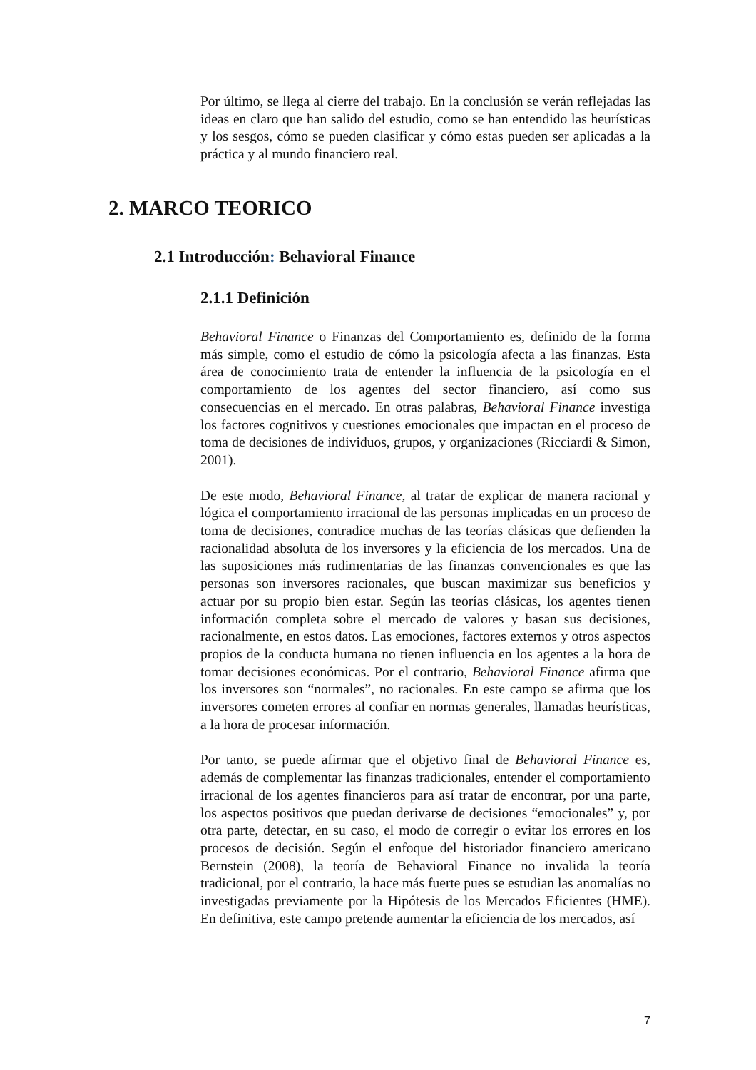Por último, se llega al cierre del trabajo. En la conclusión se verán reflejadas las ideas en claro que han salido del estudio, como se han entendido las heurísticas y los sesgos, cómo se pueden clasificar y cómo estas pueden ser aplicadas a la práctica y al mundo financiero real.
2. MARCO TEORICO
2.1 Introducción: Behavioral Finance
2.1.1 Definición
Behavioral Finance o Finanzas del Comportamiento es, definido de la forma más simple, como el estudio de cómo la psicología afecta a las finanzas. Esta área de conocimiento trata de entender la influencia de la psicología en el comportamiento de los agentes del sector financiero, así como sus consecuencias en el mercado. En otras palabras, Behavioral Finance investiga los factores cognitivos y cuestiones emocionales que impactan en el proceso de toma de decisiones de individuos, grupos, y organizaciones (Ricciardi & Simon, 2001).
De este modo, Behavioral Finance, al tratar de explicar de manera racional y lógica el comportamiento irracional de las personas implicadas en un proceso de toma de decisiones, contradice muchas de las teorías clásicas que defienden la racionalidad absoluta de los inversores y la eficiencia de los mercados. Una de las suposiciones más rudimentarias de las finanzas convencionales es que las personas son inversores racionales, que buscan maximizar sus beneficios y actuar por su propio bien estar. Según las teorías clásicas, los agentes tienen información completa sobre el mercado de valores y basan sus decisiones, racionalmente, en estos datos. Las emociones, factores externos y otros aspectos propios de la conducta humana no tienen influencia en los agentes a la hora de tomar decisiones económicas. Por el contrario, Behavioral Finance afirma que los inversores son “normales”, no racionales. En este campo se afirma que los inversores cometen errores al confiar en normas generales, llamadas heurísticas, a la hora de procesar información.
Por tanto, se puede afirmar que el objetivo final de Behavioral Finance es, además de complementar las finanzas tradicionales, entender el comportamiento irracional de los agentes financieros para así tratar de encontrar, por una parte, los aspectos positivos que puedan derivarse de decisiones “emocionales” y, por otra parte, detectar, en su caso, el modo de corregir o evitar los errores en los procesos de decisión. Según el enfoque del historiador financiero americano Bernstein (2008), la teoría de Behavioral Finance no invalida la teoría tradicional, por el contrario, la hace más fuerte pues se estudian las anomalías no investigadas previamente por la Hipótesis de los Mercados Eficientes (HME). En definitiva, este campo pretende aumentar la eficiencia de los mercados, así
7